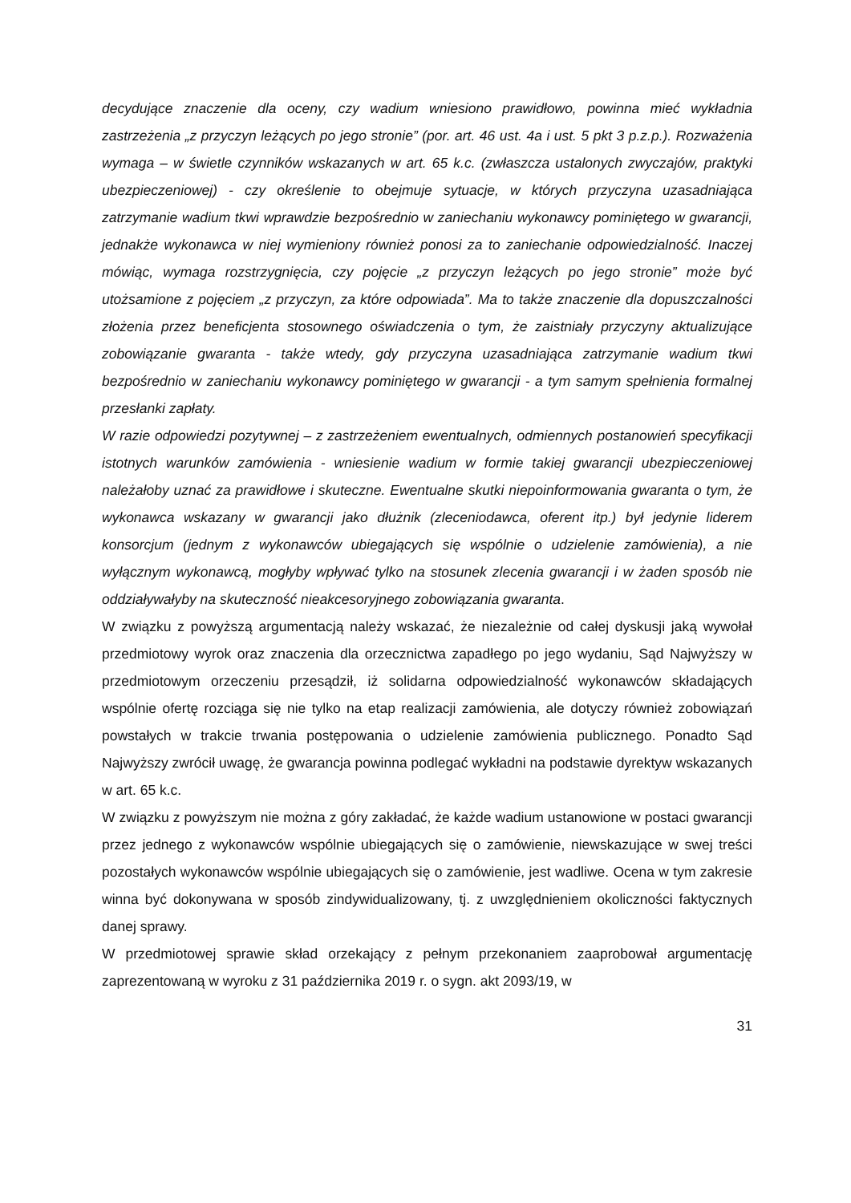decydujące znaczenie dla oceny, czy wadium wniesiono prawidłowo, powinna mieć wykładnia zastrzeżenia „z przyczyn leżących po jego stronie” (por. art. 46 ust. 4a i ust. 5 pkt 3 p.z.p.). Rozważenia wymaga – w świetle czynników wskazanych w art. 65 k.c. (zwłaszcza ustalonych zwyczajów, praktyki ubezpieczeniowej) - czy określenie to obejmuje sytuacje, w których przyczyna uzasadniająca zatrzymanie wadium tkwi wprawdzie bezpośrednio w zaniechaniu wykonawcy pominiętego w gwarancji, jednakże wykonawca w niej wymieniony również ponosi za to zaniechanie odpowiedzialność. Inaczej mówiąc, wymaga rozstrzygnięcia, czy pojęcie „z przyczyn leżących po jego stronie” może być utożsamione z pojęciem „z przyczyn, za które odpowiada”. Ma to także znaczenie dla dopuszczalności złożenia przez beneficjenta stosownego oświadczenia o tym, że zaistniały przyczyny aktualizujące zobowiązanie gwaranta - także wtedy, gdy przyczyna uzasadniająca zatrzymanie wadium tkwi bezpośrednio w zaniechaniu wykonawcy pominiętego w gwarancji - a tym samym spełnienia formalnej przesłanki zapłaty.
W razie odpowiedzi pozytywnej – z zastrzeżeniem ewentualnych, odmiennych postanowień specyfikacji istotnych warunków zamówienia - wniesienie wadium w formie takiej gwarancji ubezpieczeniowej należałoby uznać za prawidłowe i skuteczne. Ewentualne skutki niepoinformowania gwaranta o tym, że wykonawca wskazany w gwarancji jako dłużnik (zleceniodawca, oferent itp.) był jedynie liderem konsorcjum (jednym z wykonawców ubiegających się wspólnie o udzielenie zamówienia), a nie wyłącznym wykonawcą, mogłyby wpływać tylko na stosunek zlecenia gwarancji i w żaden sposób nie oddziaływałyby na skuteczność nieakcesoryjnego zobowiązania gwaranta.
W związku z powyższą argumentacją należy wskazać, że niezależnie od całej dyskusji jaką wywołał przedmiotowy wyrok oraz znaczenia dla orzecznictwa zapadłego po jego wydaniu, Sąd Najwyższy w przedmiotowym orzeczeniu przesądził, iż solidarna odpowiedzialność wykonawców składających wspólnie ofertę rozciąga się nie tylko na etap realizacji zamówienia, ale dotyczy również zobowiązań powstałych w trakcie trwania postępowania o udzielenie zamówienia publicznego. Ponadto Sąd Najwyższy zwrócił uwagę, że gwarancja powinna podlegać wykładni na podstawie dyrektyw wskazanych w art. 65 k.c.
W związku z powyższym nie można z góry zakładać, że każde wadium ustanowione w postaci gwarancji przez jednego z wykonawców wspólnie ubiegających się o zamówienie, niewskazujące w swej treści pozostałych wykonawców wspólnie ubiegających się o zamówienie, jest wadliwe. Ocena w tym zakresie winna być dokonywana w sposób zindywidualizowany, tj. z uwzględnieniem okoliczności faktycznych danej sprawy.
W przedmiotowej sprawie skład orzekający z pełnym przekonaniem zaaprobował argumentację zaprezentowaną w wyroku z 31 października 2019 r. o sygn. akt 2093/19, w
31